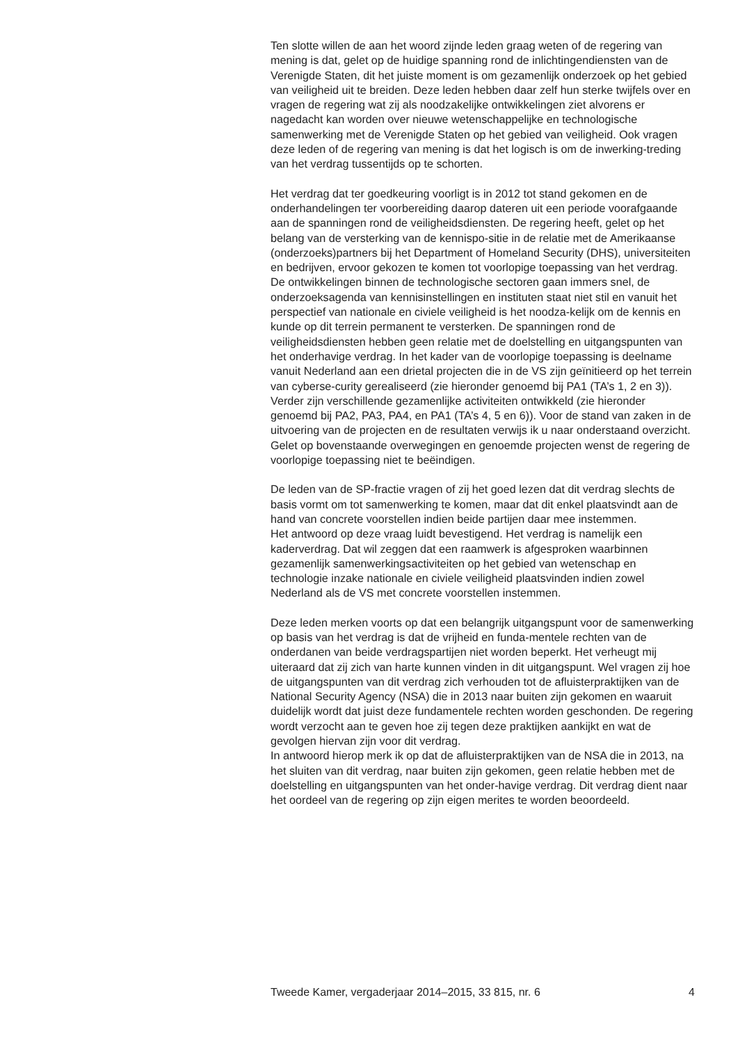Ten slotte willen de aan het woord zijnde leden graag weten of de regering van mening is dat, gelet op de huidige spanning rond de inlichtingendiensten van de Verenigde Staten, dit het juiste moment is om gezamenlijk onderzoek op het gebied van veiligheid uit te breiden. Deze leden hebben daar zelf hun sterke twijfels over en vragen de regering wat zij als noodzakelijke ontwikkelingen ziet alvorens er nagedacht kan worden over nieuwe wetenschappelijke en technologische samenwerking met de Verenigde Staten op het gebied van veiligheid. Ook vragen deze leden of de regering van mening is dat het logisch is om de inwerking-treding van het verdrag tussentijds op te schorten.
Het verdrag dat ter goedkeuring voorligt is in 2012 tot stand gekomen en de onderhandelingen ter voorbereiding daarop dateren uit een periode voorafgaande aan de spanningen rond de veiligheidsdiensten. De regering heeft, gelet op het belang van de versterking van de kennispo-sitie in de relatie met de Amerikaanse (onderzoeks)partners bij het Department of Homeland Security (DHS), universiteiten en bedrijven, ervoor gekozen te komen tot voorlopige toepassing van het verdrag. De ontwikkelingen binnen de technologische sectoren gaan immers snel, de onderzoeksagenda van kennisinstellingen en instituten staat niet stil en vanuit het perspectief van nationale en civiele veiligheid is het noodza-kelijk om de kennis en kunde op dit terrein permanent te versterken. De spanningen rond de veiligheidsdiensten hebben geen relatie met de doelstelling en uitgangspunten van het onderhavige verdrag. In het kader van de voorlopige toepassing is deelname vanuit Nederland aan een drietal projecten die in de VS zijn geïnitieerd op het terrein van cyberse-curity gerealiseerd (zie hieronder genoemd bij PA1 (TA’s 1, 2 en 3)). Verder zijn verschillende gezamenlijke activiteiten ontwikkeld (zie hieronder genoemd bij PA2, PA3, PA4, en PA1 (TA’s 4, 5 en 6)). Voor de stand van zaken in de uitvoering van de projecten en de resultaten verwijs ik u naar onderstaand overzicht. Gelet op bovenstaande overwegingen en genoemde projecten wenst de regering de voorlopige toepassing niet te beëindigen.
De leden van de SP-fractie vragen of zij het goed lezen dat dit verdrag slechts de basis vormt om tot samenwerking te komen, maar dat dit enkel plaatsvindt aan de hand van concrete voorstellen indien beide partijen daar mee instemmen.
Het antwoord op deze vraag luidt bevestigend. Het verdrag is namelijk een kaderverdrag. Dat wil zeggen dat een raamwerk is afgesproken waarbinnen gezamenlijk samenwerkingsactiviteiten op het gebied van wetenschap en technologie inzake nationale en civiele veiligheid plaatsvinden indien zowel Nederland als de VS met concrete voorstellen instemmen.
Deze leden merken voorts op dat een belangrijk uitgangspunt voor de samenwerking op basis van het verdrag is dat de vrijheid en funda-mentele rechten van de onderdanen van beide verdragspartijen niet worden beperkt. Het verheugt mij uiteraard dat zij zich van harte kunnen vinden in dit uitgangspunt. Wel vragen zij hoe de uitgangspunten van dit verdrag zich verhouden tot de afluisterpraktijken van de National Security Agency (NSA) die in 2013 naar buiten zijn gekomen en waaruit duidelijk wordt dat juist deze fundamentele rechten worden geschonden. De regering wordt verzocht aan te geven hoe zij tegen deze praktijken aankijkt en wat de gevolgen hiervan zijn voor dit verdrag.
In antwoord hierop merk ik op dat de afluisterpraktijken van de NSA die in 2013, na het sluiten van dit verdrag, naar buiten zijn gekomen, geen relatie hebben met de doelstelling en uitgangspunten van het onder-havige verdrag. Dit verdrag dient naar het oordeel van de regering op zijn eigen merites te worden beoordeeld.
Tweede Kamer, vergaderjaar 2014–2015, 33 815, nr. 6 4